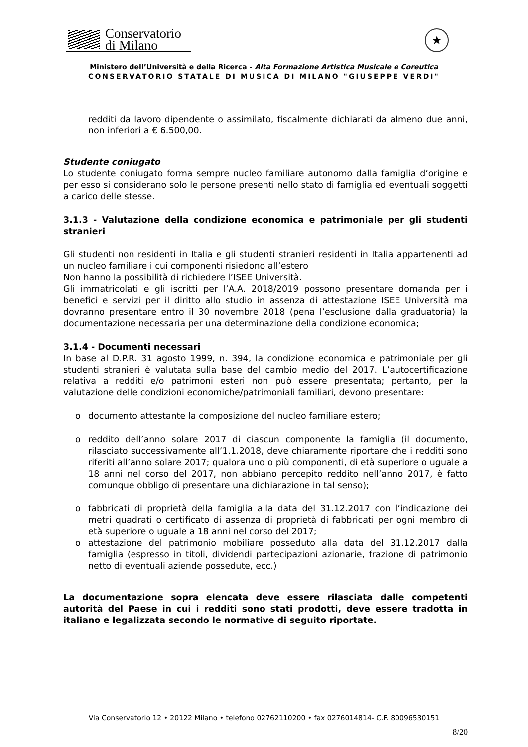Conservatorio
di Milano
★
Ministero dell’Università e della Ricerca - Alta Formazione Artistica Musicale e Coreutica
CONSERVATORIO STATALE DI MUSICA DI MILANO "GIUSEPPE VERDI"
redditi da lavoro dipendente o assimilato, fiscalmente dichiarati da almeno due anni, non inferiori a € 6.500,00.
Studente coniugato
Lo studente coniugato forma sempre nucleo familiare autonomo dalla famiglia d’origine e per esso si considerano solo le persone presenti nello stato di famiglia ed eventuali soggetti a carico delle stesse.
3.1.3 - Valutazione della condizione economica e patrimoniale per gli studenti stranieri
Gli studenti non residenti in Italia e gli studenti stranieri residenti in Italia appartenenti ad un nucleo familiare i cui componenti risiedono all’estero
Non hanno la possibilità di richiedere l’ISEE Università.
Gli immatricolati e gli iscritti per l’A.A. 2018/2019 possono presentare domanda per i benefici e servizi per il diritto allo studio in assenza di attestazione ISEE Università ma dovranno presentare entro il 30 novembre 2018 (pena l’esclusione dalla graduatoria) la documentazione necessaria per una determinazione della condizione economica;
3.1.4 - Documenti necessari
In base al D.P.R. 31 agosto 1999, n. 394, la condizione economica e patrimoniale per gli studenti stranieri è valutata sulla base del cambio medio del 2017. L’autocertificazione relativa a redditi e/o patrimoni esteri non può essere presentata; pertanto, per la valutazione delle condizioni economiche/patrimoniali familiari, devono presentare:
o documento attestante la composizione del nucleo familiare estero;
o reddito dell’anno solare 2017 di ciascun componente la famiglia (il documento, rilasciato successivamente all’1.1.2018, deve chiaramente riportare che i redditi sono riferiti all’anno solare 2017; qualora uno o più componenti, di età superiore o uguale a 18 anni nel corso del 2017, non abbiano percepito reddito nell’anno 2017, è fatto comunque obbligo di presentare una dichiarazione in tal senso);
o fabbricati di proprietà della famiglia alla data del 31.12.2017 con l’indicazione dei metri quadrati o certificato di assenza di proprietà di fabbricati per ogni membro di età superiore o uguale a 18 anni nel corso del 2017;
o attestazione del patrimonio mobiliare posseduto alla data del 31.12.2017 dalla famiglia (espresso in titoli, dividendi partecipazioni azionarie, frazione di patrimonio netto di eventuali aziende possedute, ecc.)
La documentazione sopra elencata deve essere rilasciata dalle competenti autorità del Paese in cui i redditi sono stati prodotti, deve essere tradotta in italiano e legalizzata secondo le normative di seguito riportate.
Via Conservatorio 12 • 20122 Milano • telefono 02762110200 • fax 0276014814- C.F. 80096530151
8/20